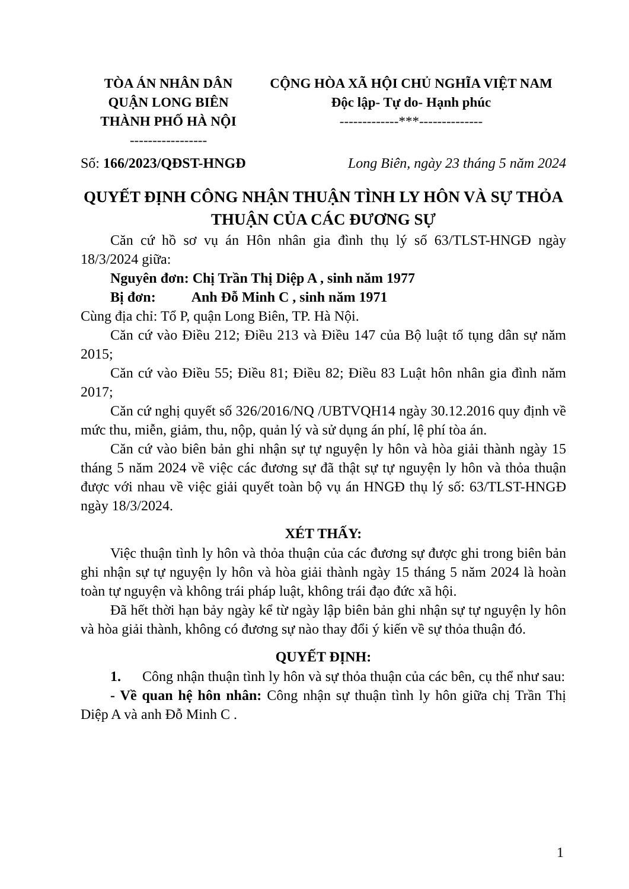TÒA ÁN NHÂN DÂN
QUẬN LONG BIÊN
THÀNH PHỐ HÀ NỘI
-----------------
CỘNG HÒA XÃ HỘI CHỦ NGHĨA VIỆT NAM
Độc lập- Tự do- Hạnh phúc
-------------***--------------
Số: 166/2023/QĐST-HNGĐ Long Biên, ngày 23 tháng 5 năm 2024
QUYẾT ĐỊNH CÔNG NHẬN THUẬN TÌNH LY HÔN VÀ SỰ THỎA THUẬN CỦA CÁC ĐƯƠNG SỰ
Căn cứ hồ sơ vụ án Hôn nhân gia đình thụ lý số 63/TLST-HNGĐ ngày 18/3/2024 giữa:
Nguyên đơn: Chị Trần Thị Diệp A , sinh năm 1977
Bị đơn: Anh Đỗ Minh C , sinh năm 1971
Cùng địa chỉ: Tổ P, quận Long Biên, TP. Hà Nội.
Căn cứ vào Điều 212; Điều 213 và Điều 147 của Bộ luật tố tụng dân sự năm 2015;
Căn cứ vào Điều 55; Điều 81; Điều 82; Điều 83 Luật hôn nhân gia đình năm 2017;
Căn cứ nghị quyết số 326/2016/NQ /UBTVQH14 ngày 30.12.2016 quy định về mức thu, miễn, giảm, thu, nộp, quản lý và sử dụng án phí, lệ phí tòa án.
Căn cứ vào biên bản ghi nhận sự tự nguyện ly hôn và hòa giải thành ngày 15 tháng 5 năm 2024 về việc các đương sự đã thật sự tự nguyện ly hôn và thỏa thuận được với nhau về việc giải quyết toàn bộ vụ án HNGĐ thụ lý số: 63/TLST-HNGĐ ngày 18/3/2024.
XÉT THẤY:
Việc thuận tình ly hôn và thỏa thuận của các đương sự được ghi trong biên bản ghi nhận sự tự nguyện ly hôn và hòa giải thành ngày 15 tháng 5 năm 2024 là hoàn toàn tự nguyện và không trái pháp luật, không trái đạo đức xã hội.
Đã hết thời hạn bảy ngày kể từ ngày lập biên bản ghi nhận sự tự nguyện ly hôn và hòa giải thành, không có đương sự nào thay đổi ý kiến về sự thỏa thuận đó.
QUYẾT ĐỊNH:
1. Công nhận thuận tình ly hôn và sự thỏa thuận của các bên, cụ thể như sau:
- Về quan hệ hôn nhân: Công nhận sự thuận tình ly hôn giữa chị Trần Thị Diệp A và anh Đỗ Minh C .
1